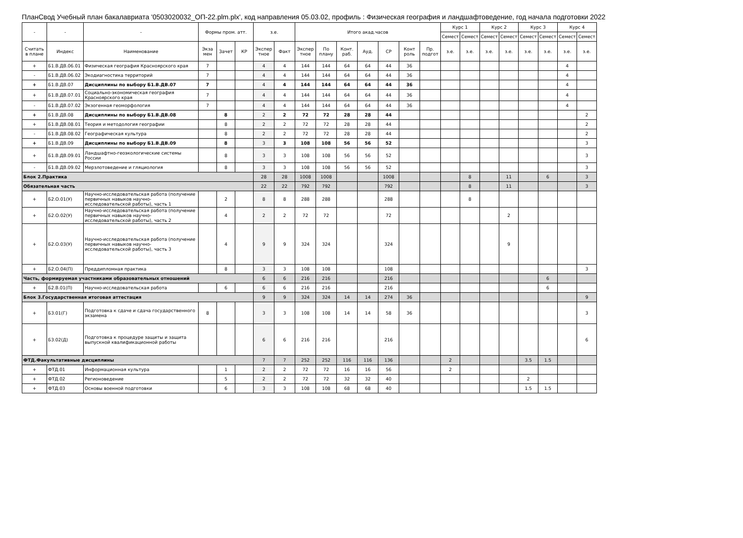ПланСвод Учебный план бакалавриата '0503020032_ОП-22.plm.plx', код направления 05.03.02, профиль : Физическая география и ландшафтоведение, год начала подготовки 2022
| - | - | - | Формы пром. атт. | | | з.е. | | Итого акад.часов | | | | | | | Курс 1 | | Курс 2 | | Курс 3 | | Курс 4 | |
| --- | --- | --- | --- | --- | --- | --- | --- | --- | --- | --- | --- | --- | --- | --- | --- | --- | --- | --- | --- | --- | --- | --- |
| | | | | | | | | | | | | | | | Семест | Семест | Семест | Семест | Семест | Семест | Семест | Семест |
| Считать в плане | Индекс | Наименование | Экза мен | Зачет | КР | Экспер тное | Факт | Экспер тное | По плану | Конт. раб. | Ауд. | СР | Конт роль | Пр. подгот | з.е. | з.е. | з.е. | з.е. | з.е. | з.е. | з.е. | з.е. |
| + | Б1.В.ДВ.06.01 | Физическая география Красноярского края | 7 | | | 4 | 4 | 144 | 144 | 64 | 64 | 44 | 36 | | | | | | | | 4 | |
| - | Б1.В.ДВ.06.02 | Экодиагностика территорий | 7 | | | 4 | 4 | 144 | 144 | 64 | 64 | 44 | 36 | | | | | | | | 4 | |
| + | Б1.В.ДВ.07 | Дисциплины по выбору Б1.В.ДВ.07 | 7 | | | 4 | 4 | 144 | 144 | 64 | 64 | 44 | 36 | | | | | | | | 4 | |
| + | Б1.В.ДВ.07.01 | Социально-экономическая география Красноярского края | 7 | | | 4 | 4 | 144 | 144 | 64 | 64 | 44 | 36 | | | | | | | | 4 | |
| - | Б1.В.ДВ.07.02 | Экзогенная геоморфология | 7 | | | 4 | 4 | 144 | 144 | 64 | 64 | 44 | 36 | | | | | | | | 4 | |
| + | Б1.В.ДВ.08 | Дисциплины по выбору Б1.В.ДВ.08 | | 8 | | 2 | 2 | 72 | 72 | 28 | 28 | 44 | | | | | | | | | | 2 |
| + | Б1.В.ДВ.08.01 | Теория и методология географии | | 8 | | 2 | 2 | 72 | 72 | 28 | 28 | 44 | | | | | | | | | | 2 |
| - | Б1.В.ДВ.08.02 | Географическая культура | | 8 | | 2 | 2 | 72 | 72 | 28 | 28 | 44 | | | | | | | | | | 2 |
| + | Б1.В.ДВ.09 | Дисциплины по выбору Б1.В.ДВ.09 | | 8 | | 3 | 3 | 108 | 108 | 56 | 56 | 52 | | | | | | | | | | 3 |
| + | Б1.В.ДВ.09.01 | Ландшафтно-геоэкологические системы России | | 8 | | 3 | 3 | 108 | 108 | 56 | 56 | 52 | | | | | | | | | | 3 |
| - | Б1.В.ДВ.09.02 | Мерзлотоведение и гляциология | | 8 | | 3 | 3 | 108 | 108 | 56 | 56 | 52 | | | | | | | | | | 3 |
| Блок 2.Практика | | | | | | 28 | 28 | 1008 | 1008 | | | 1008 | | | | 8 | | 11 | | 6 | | 3 |
| Обязательная часть | | | | | | 22 | 22 | 792 | 792 | | | 792 | | | | 8 | | 11 | | | | 3 |
| + | Б2.О.01(У) | Научно-исследовательская работа (получение первичных навыков научно-исследовательской работы), часть 1 | | 2 | | 8 | 8 | 288 | 288 | | | 288 | | | | 8 | | | | | | |
| + | Б2.О.02(У) | Научно-исследовательская работа (получение первичных навыков научно-исследовательской работы), часть 2 | | 4 | | 2 | 2 | 72 | 72 | | | 72 | | | | | | 2 | | | | |
| + | Б2.О.03(У) | Научно-исследовательская работа (получение первичных навыков научно-исследовательской работы), часть 3 | | 4 | | 9 | 9 | 324 | 324 | | | 324 | | | | | | 9 | | | | |
| + | Б2.О.04(П) | Преддипломная практика | | 8 | | 3 | 3 | 108 | 108 | | | 108 | | | | | | | | | | 3 |
| Часть, формируемая участниками образовательных отношений | | | | | | 6 | 6 | 216 | 216 | | | 216 | | | | | | | | 6 | | |
| + | Б2.В.01(П) | Научно-исследовательская работа | | 6 | | 6 | 6 | 216 | 216 | | | 216 | | | | | | | | 6 | | |
| Блок 3.Государственная итоговая аттестация | | | | | | 9 | 9 | 324 | 324 | 14 | 14 | 274 | 36 | | | | | | | | | 9 |
| + | Б3.01(Г) | Подготовка к сдаче и сдача государственного экзамена | 8 | | | 3 | 3 | 108 | 108 | 14 | 14 | 58 | 36 | | | | | | | | | 3 |
| + | Б3.02(Д) | Подготовка к процедуре защиты и защита выпускной квалификационной работы | | | | 6 | 6 | 216 | 216 | | | 216 | | | | | | | | | | 6 |
| ФТД.Факультативные дисциплины | | | | | | 7 | 7 | 252 | 252 | 116 | 116 | 136 | | | 2 | | | | 3.5 | 1.5 | | |
| + | ФТД.01 | Информационная культура | | 1 | | 2 | 2 | 72 | 72 | 16 | 16 | 56 | | | 2 | | | | | | | |
| + | ФТД.02 | Регионоведение | | 5 | | 2 | 2 | 72 | 72 | 32 | 32 | 40 | | | | | | | 2 | | | |
| + | ФТД.03 | Основы военной подготовки | | 6 | | 3 | 3 | 108 | 108 | 68 | 68 | 40 | | | | | | | 1.5 | 1.5 | | |